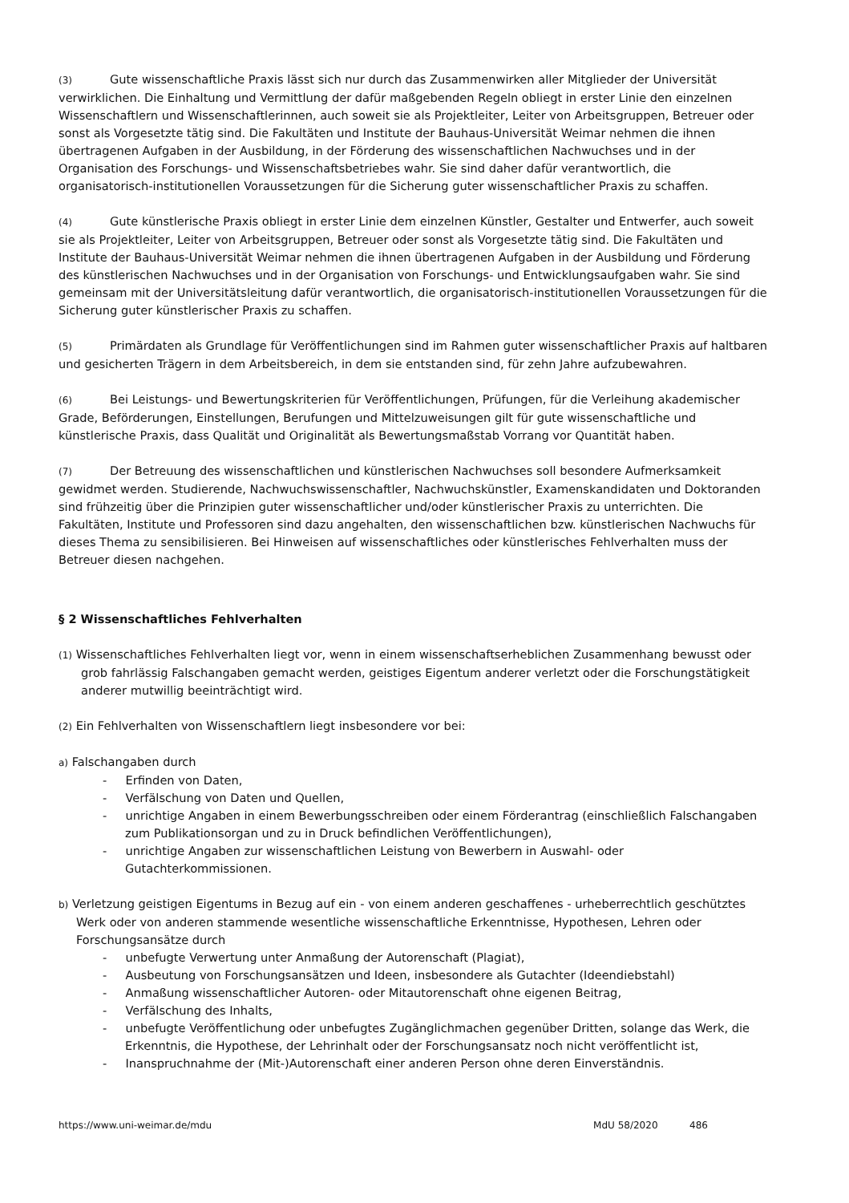(3) Gute wissenschaftliche Praxis lässt sich nur durch das Zusammenwirken aller Mitglieder der Universität verwirklichen. Die Einhaltung und Vermittlung der dafür maßgebenden Regeln obliegt in erster Linie den einzelnen Wissenschaftlern und Wissenschaftlerinnen, auch soweit sie als Projektleiter, Leiter von Arbeitsgruppen, Betreuer oder sonst als Vorgesetzte tätig sind. Die Fakultäten und Institute der Bauhaus-Universität Weimar nehmen die ihnen übertragenen Aufgaben in der Ausbildung, in der Förderung des wissenschaftlichen Nachwuchses und in der Organisation des Forschungs- und Wissenschaftsbetriebes wahr. Sie sind daher dafür verantwortlich, die organisatorisch-institutionellen Voraussetzungen für die Sicherung guter wissenschaftlicher Praxis zu schaffen.
(4) Gute künstlerische Praxis obliegt in erster Linie dem einzelnen Künstler, Gestalter und Entwerfer, auch soweit sie als Projektleiter, Leiter von Arbeitsgruppen, Betreuer oder sonst als Vorgesetzte tätig sind. Die Fakultäten und Institute der Bauhaus-Universität Weimar nehmen die ihnen übertragenen Aufgaben in der Ausbildung und Förderung des künstlerischen Nachwuchses und in der Organisation von Forschungs- und Entwicklungsaufgaben wahr. Sie sind gemeinsam mit der Universitätsleitung dafür verantwortlich, die organisatorisch-institutionellen Voraussetzungen für die Sicherung guter künstlerischer Praxis zu schaffen.
(5) Primärdaten als Grundlage für Veröffentlichungen sind im Rahmen guter wissenschaftlicher Praxis auf haltbaren und gesicherten Trägern in dem Arbeitsbereich, in dem sie entstanden sind, für zehn Jahre aufzubewahren.
(6) Bei Leistungs- und Bewertungskriterien für Veröffentlichungen, Prüfungen, für die Verleihung akademischer Grade, Beförderungen, Einstellungen, Berufungen und Mittelzuweisungen gilt für gute wissenschaftliche und künstlerische Praxis, dass Qualität und Originalität als Bewertungsmaßstab Vorrang vor Quantität haben.
(7) Der Betreuung des wissenschaftlichen und künstlerischen Nachwuchses soll besondere Aufmerksamkeit gewidmet werden. Studierende, Nachwuchswissenschaftler, Nachwuchskünstler, Examenskandidaten und Doktoranden sind frühzeitig über die Prinzipien guter wissenschaftlicher und/oder künstlerischer Praxis zu unterrichten. Die Fakultäten, Institute und Professoren sind dazu angehalten, den wissenschaftlichen bzw. künstlerischen Nachwuchs für dieses Thema zu sensibilisieren. Bei Hinweisen auf wissenschaftliches oder künstlerisches Fehlverhalten muss der Betreuer diesen nachgehen.
§ 2 Wissenschaftliches Fehlverhalten
(1) Wissenschaftliches Fehlverhalten liegt vor, wenn in einem wissenschaftserheblichen Zusammenhang bewusst oder grob fahrlässig Falschangaben gemacht werden, geistiges Eigentum anderer verletzt oder die Forschungstätigkeit anderer mutwillig beeinträchtigt wird.
(2) Ein Fehlverhalten von Wissenschaftlern liegt insbesondere vor bei:
a) Falschangaben durch
- Erfinden von Daten,
- Verfälschung von Daten und Quellen,
- unrichtige Angaben in einem Bewerbungsschreiben oder einem Förderantrag (einschließlich Falschangaben zum Publikationsorgan und zu in Druck befindlichen Veröffentlichungen),
- unrichtige Angaben zur wissenschaftlichen Leistung von Bewerbern in Auswahl- oder Gutachterkommissionen.
b) Verletzung geistigen Eigentums in Bezug auf ein - von einem anderen geschaffenes - urheberrechtlich geschütztes Werk oder von anderen stammende wesentliche wissenschaftliche Erkenntnisse, Hypothesen, Lehren oder Forschungsansätze durch
- unbefugte Verwertung unter Anmaßung der Autorenschaft (Plagiat),
- Ausbeutung von Forschungsansätzen und Ideen, insbesondere als Gutachter (Ideendiebstahl)
- Anmaßung wissenschaftlicher Autoren- oder Mitautorenschaft ohne eigenen Beitrag,
- Verfälschung des Inhalts,
- unbefugte Veröffentlichung oder unbefugtes Zugänglichmachen gegenüber Dritten, solange das Werk, die Erkenntnis, die Hypothese, der Lehrinhalt oder der Forschungsansatz noch nicht veröffentlicht ist,
- Inanspruchnahme der (Mit-)Autorenschaft einer anderen Person ohne deren Einverständnis.
https://www.uni-weimar.de/mdu MdU 58/2020 486